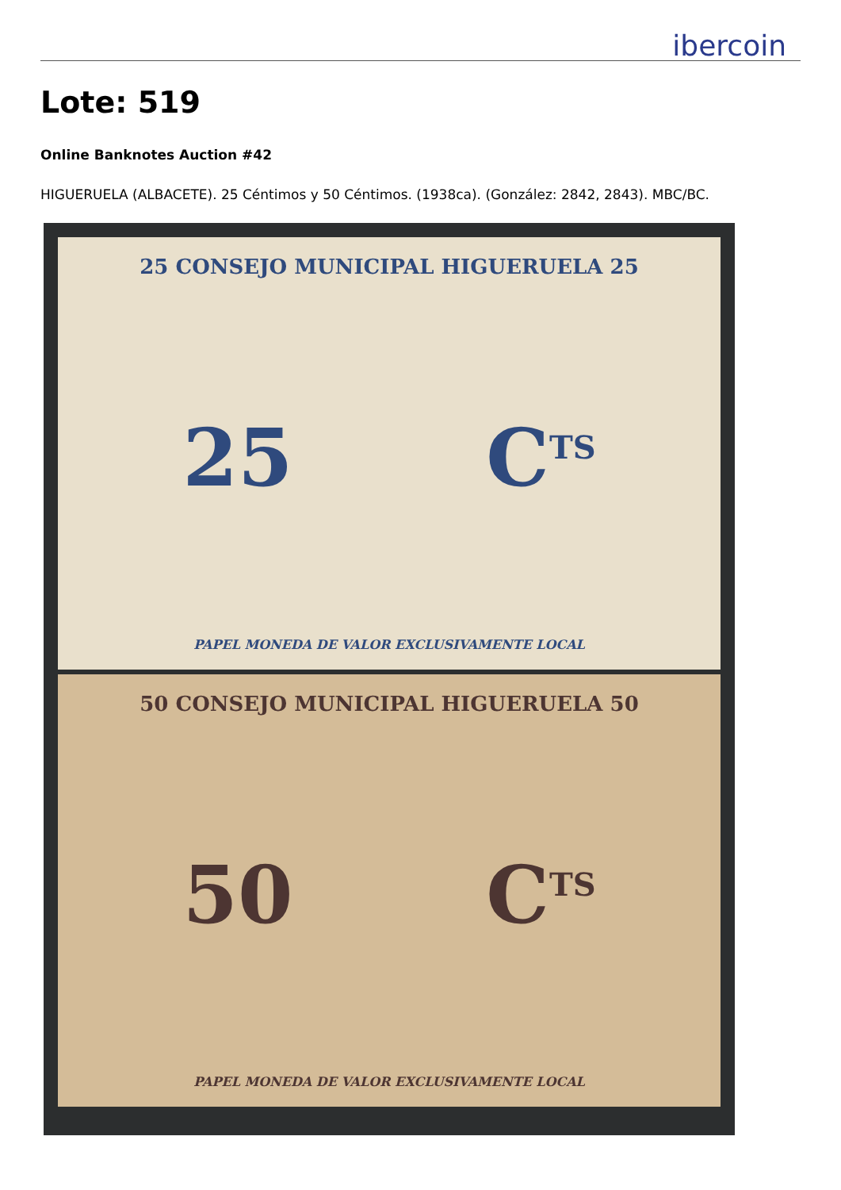ibercoin
Lote: 519
Online Banknotes Auction #42
HIGUERUELA (ALBACETE). 25 Céntimos y 50 Céntimos. (1938ca). (González: 2842, 2843). MBC/BC.
25 CONSEJO MUNICIPAL HIGUERUELA 25
25 C<sup>TS</sup>
PAPEL MONEDA DE VALOR EXCLUSIVAMENTE LOCAL
50 CONSEJO MUNICIPAL HIGUERUELA 50
50 C<sup>TS</sup>
PAPEL MONEDA DE VALOR EXCLUSIVAMENTE LOCAL